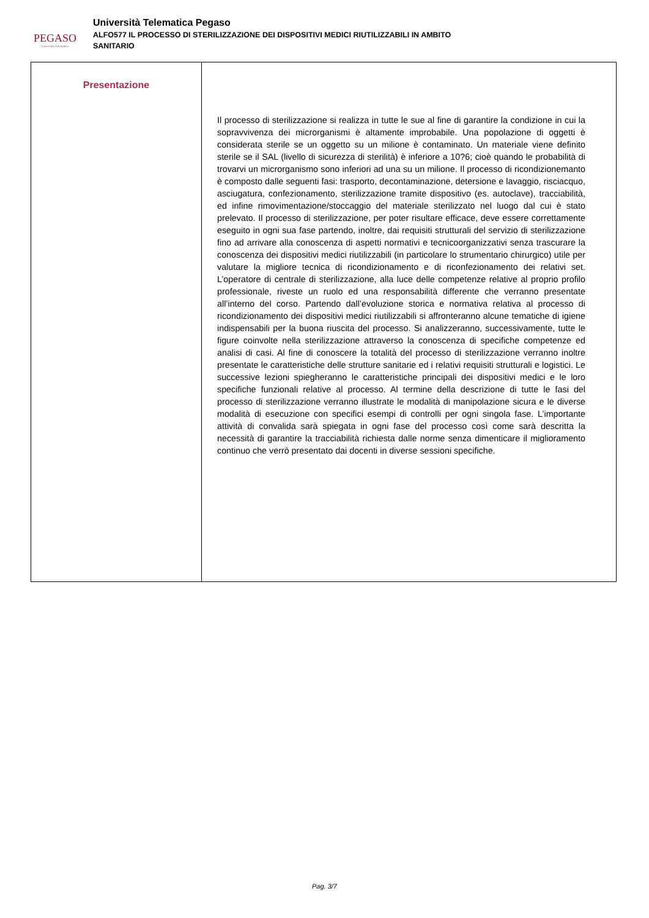PEGASO
Università Telematica
Università Telematica Pegaso
ALFO577 IL PROCESSO DI STERILIZZAZIONE DEI DISPOSITIVI MEDICI RIUTILIZZABILI IN AMBITO
SANITARIO
| Presentazione | Il processo di sterilizzazione si realizza in tutte le sue al fine di garantire la condizione in cui la sopravvivenza dei microrganismi è altamente improbabile. Una popolazione di oggetti è considerata sterile se un oggetto su un milione è contaminato. Un materiale viene definito sterile se il SAL (livello di sicurezza di sterilità) è inferiore a 10?6; cioè quando le probabilità di trovarvi un microrganismo sono inferiori ad una su un milione. Il processo di ricondizionemanto è composto dalle seguenti fasi: trasporto, decontaminazione, detersione e lavaggio, risciacquo, asciugatura, confezionamento, sterilizzazione tramite dispositivo (es. autoclave), tracciabilità, ed infine rimovimentazione/stoccaggio del materiale sterilizzato nel luogo dal cui è stato prelevato. Il processo di sterilizzazione, per poter risultare efficace, deve essere correttamente eseguito in ogni sua fase partendo, inoltre, dai requisiti strutturali del servizio di sterilizzazione fino ad arrivare alla conoscenza di aspetti normativi e tecnicoorganizzativi senza trascurare la conoscenza dei dispositivi medici riutilizzabili (in particolare lo strumentario chirurgico) utile per valutare la migliore tecnica di ricondizionamento e di riconfezionamento dei relativi set. L’operatore di centrale di sterilizzazione, alla luce delle competenze relative al proprio profilo professionale, riveste un ruolo ed una responsabilità differente che verranno presentate all’interno del corso. Partendo dall’evoluzione storica e normativa relativa al processo di ricondizionamento dei dispositivi medici riutilizzabili si affronteranno alcune tematiche di igiene indispensabili per la buona riuscita del processo. Si analizzeranno, successivamente, tutte le figure coinvolte nella sterilizzazione attraverso la conoscenza di specifiche competenze ed analisi di casi. Al fine di conoscere la totalità del processo di sterilizzazione verranno inoltre presentate le caratteristiche delle strutture sanitarie ed i relativi requisiti strutturali e logistici. Le successive lezioni spiegheranno le caratteristiche principali dei dispositivi medici e le loro specifiche funzionali relative al processo. Al termine della descrizione di tutte le fasi del processo di sterilizzazione verranno illustrate le modalità di manipolazione sicura e le diverse modalità di esecuzione con specifici esempi di controlli per ogni singola fase. L’importante attività di convalida sarà spiegata in ogni fase del processo così come sarà descritta la necessità di garantire la tracciabilità richiesta dalle norme senza dimenticare il miglioramento continuo che verrò presentato dai docenti in diverse sessioni specifiche. |
Pag. 3/7